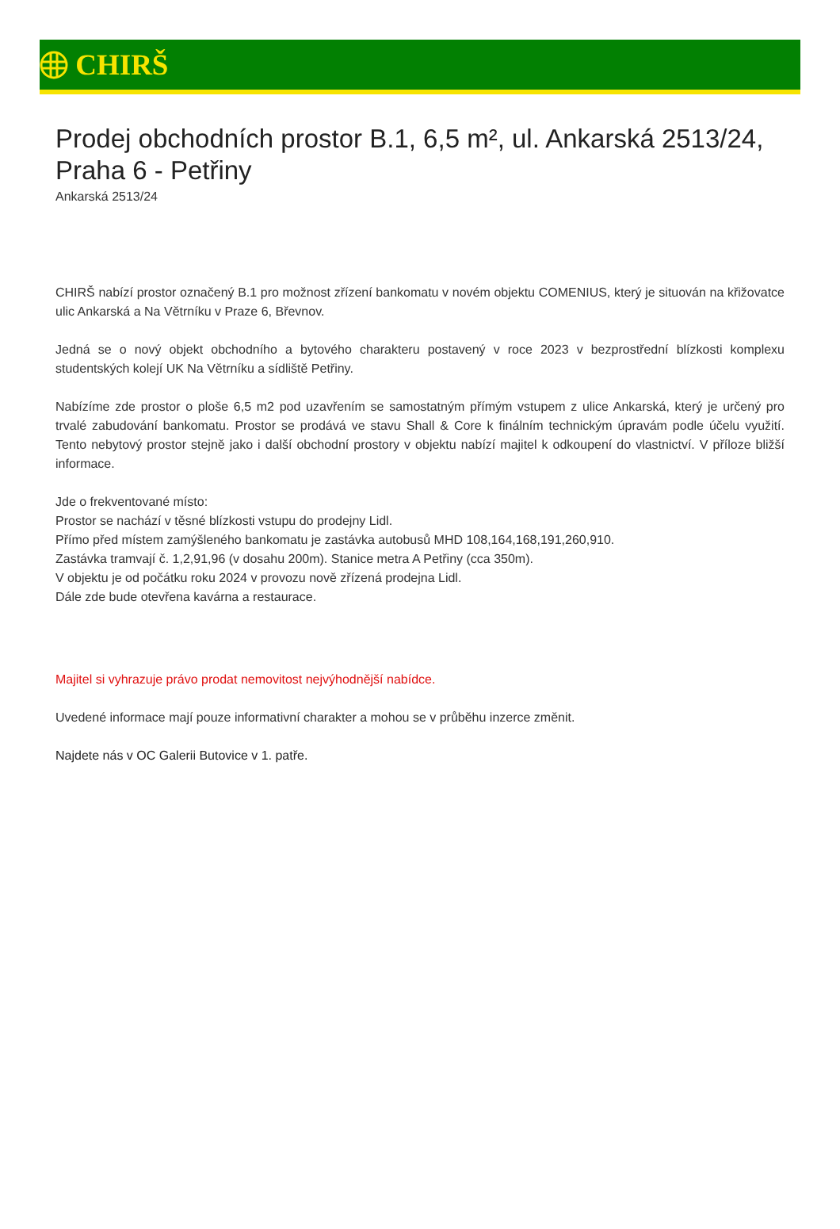CHIRŠ
Prodej obchodních prostor B.1, 6,5 m², ul. Ankarská 2513/24, Praha 6 - Petřiny
Ankarská 2513/24
CHIRŠ nabízí prostor označený B.1 pro možnost zřízení bankomatu v novém objektu COMENIUS, který je situován na křižovatce ulic Ankarská a Na Větrníku v Praze 6, Břevnov.
Jedná se o nový objekt obchodního a bytového charakteru postavený v roce 2023 v bezprostřední blízkosti komplexu studentských kolejí UK Na Větrníku a sídliště Petřiny.
Nabízíme zde prostor o ploše 6,5 m2 pod uzavřením se samostatným přímým vstupem z ulice Ankarská, který je určený pro trvalé zabudování bankomatu. Prostor se prodává ve stavu Shall & Core k finálním technickým úpravám podle účelu využití. Tento nebytový prostor stejně jako i další obchodní prostory v objektu nabízí majitel k odkoupení do vlastnictví. V příloze bližší informace.
Jde o frekventované místo:
Prostor se nachází v těsné blízkosti vstupu do prodejny Lidl.
Přímo před místem zamýšleného bankomatu je zastávka autobusů MHD 108,164,168,191,260,910.
Zastávka tramvají č. 1,2,91,96 (v dosahu 200m). Stanice metra A Petřiny (cca 350m).
V objektu je od počátku roku 2024 v provozu nově zřízená prodejna Lidl.
Dále zde bude otevřena kavárna a restaurace.
Majitel si vyhrazuje právo prodat nemovitost nejvýhodnější nabídce.
Uvedené informace mají pouze informativní charakter a mohou se v průběhu inzerce změnit.
Najdete nás v OC Galerii Butovice v 1. patře.